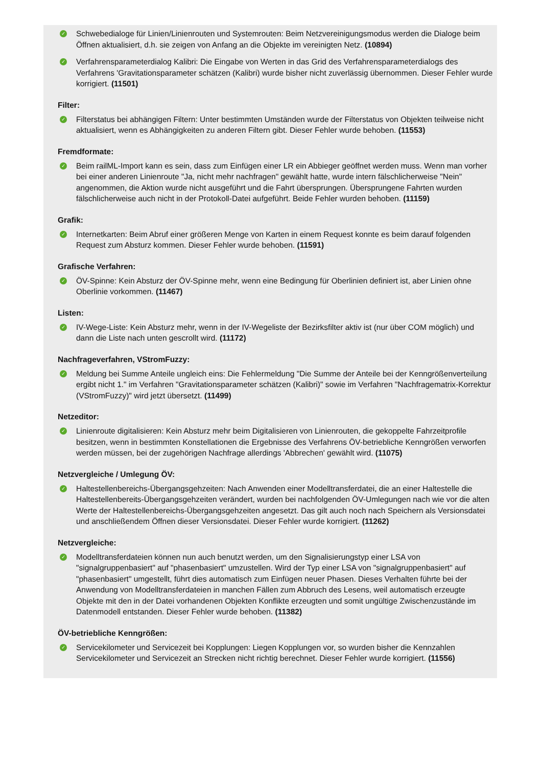✓
Schwebedialoge für Linien/Linienrouten und Systemrouten: Beim Netzvereinigungsmodus werden die Dialoge beim Öffnen aktualisiert, d.h. sie zeigen von Anfang an die Objekte im vereinigten Netz. (10894)
✓
Verfahrensparameterdialog Kalibri: Die Eingabe von Werten in das Grid des Verfahrensparameterdialogs des Verfahrens 'Gravitationsparameter schätzen (Kalibri) wurde bisher nicht zuverlässig übernommen. Dieser Fehler wurde korrigiert. (11501)
Filter:
✓
Filterstatus bei abhängigen Filtern: Unter bestimmten Umständen wurde der Filterstatus von Objekten teilweise nicht aktualisiert, wenn es Abhängigkeiten zu anderen Filtern gibt. Dieser Fehler wurde behoben. (11553)
Fremdformate:
✓
Beim railML-Import kann es sein, dass zum Einfügen einer LR ein Abbieger geöffnet werden muss. Wenn man vorher bei einer anderen Linienroute "Ja, nicht mehr nachfragen" gewählt hatte, wurde intern fälschlicherweise "Nein" angenommen, die Aktion wurde nicht ausgeführt und die Fahrt übersprungen. Übersprungene Fahrten wurden fälschlicherweise auch nicht in der Protokoll-Datei aufgeführt. Beide Fehler wurden behoben. (11159)
Grafik:
✓
Internetkarten: Beim Abruf einer größeren Menge von Karten in einem Request konnte es beim darauf folgenden Request zum Absturz kommen. Dieser Fehler wurde behoben. (11591)
Grafische Verfahren:
✓
ÖV-Spinne: Kein Absturz der ÖV-Spinne mehr, wenn eine Bedingung für Oberlinien definiert ist, aber Linien ohne Oberlinie vorkommen. (11467)
Listen:
✓
IV-Wege-Liste: Kein Absturz mehr, wenn in der IV-Wegeliste der Bezirksfilter aktiv ist (nur über COM möglich) und dann die Liste nach unten gescrollt wird. (11172)
Nachfrageverfahren, VStromFuzzy:
✓
Meldung bei Summe Anteile ungleich eins: Die Fehlermeldung "Die Summe der Anteile bei der Kenngrößenverteilung ergibt nicht 1." im Verfahren "Gravitationsparameter schätzen (Kalibri)" sowie im Verfahren "Nachfragematrix-Korrektur (VStromFuzzy)" wird jetzt übersetzt. (11499)
Netzeditor:
✓
Linienroute digitalisieren: Kein Absturz mehr beim Digitalisieren von Linienrouten, die gekoppelte Fahrzeitprofile besitzen, wenn in bestimmten Konstellationen die Ergebnisse des Verfahrens ÖV-betriebliche Kenngrößen verworfen werden müssen, bei der zugehörigen Nachfrage allerdings 'Abbrechen' gewählt wird. (11075)
Netzvergleiche / Umlegung ÖV:
✓
Haltestellenbereichs-Übergangsgehzeiten: Nach Anwenden einer Modelltransferdatei, die an einer Haltestelle die Haltestellenbereits-Übergangsgehzeiten verändert, wurden bei nachfolgenden ÖV-Umlegungen nach wie vor die alten Werte der Haltestellenbereichs-Übergangsgehzeiten angesetzt. Das gilt auch noch nach Speichern als Versionsdatei und anschließendem Öffnen dieser Versionsdatei. Dieser Fehler wurde korrigiert. (11262)
Netzvergleiche:
✓
Modelltransferdateien können nun auch benutzt werden, um den Signalisierungstyp einer LSA von "signalgruppenbasiert" auf "phasenbasiert" umzustellen. Wird der Typ einer LSA von "signalgruppenbasiert" auf "phasenbasiert" umgestellt, führt dies automatisch zum Einfügen neuer Phasen. Dieses Verhalten führte bei der Anwendung von Modelltransferdateien in manchen Fällen zum Abbruch des Lesens, weil automatisch erzeugte Objekte mit den in der Datei vorhandenen Objekten Konflikte erzeugten und somit ungültige Zwischenzustände im Datenmodell entstanden. Dieser Fehler wurde behoben. (11382)
ÖV-betriebliche Kenngrößen:
✓
Servicekilometer und Servicezeit bei Kopplungen: Liegen Kopplungen vor, so wurden bisher die Kennzahlen Servicekilometer und Servicezeit an Strecken nicht richtig berechnet. Dieser Fehler wurde korrigiert. (11556)